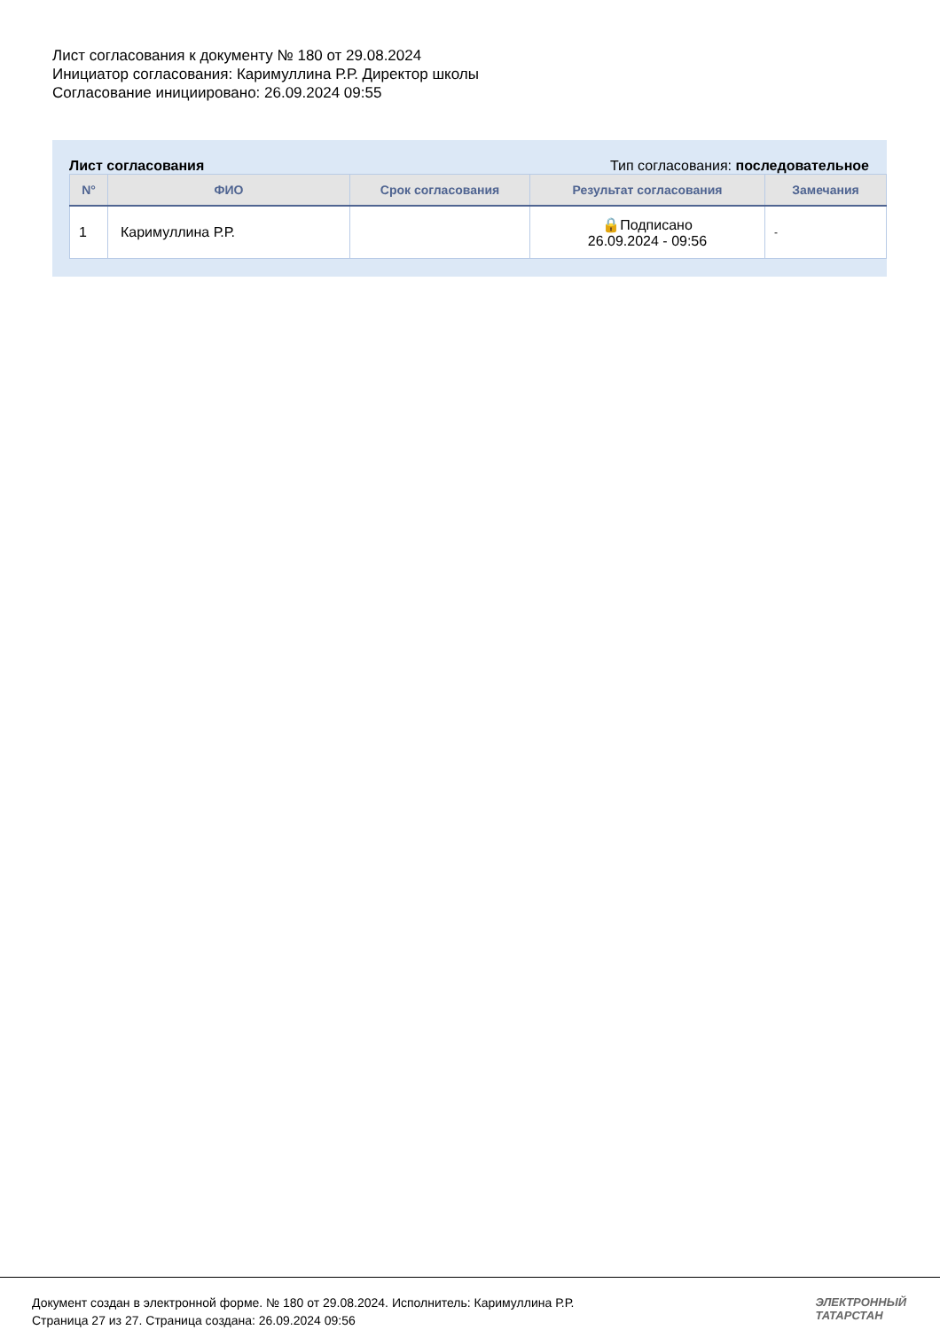Лист согласования к документу № 180 от 29.08.2024
Инициатор согласования: Каримуллина Р.Р. Директор школы
Согласование инициировано: 26.09.2024 09:55
Лист согласования Тип согласования: последовательное
| N° | ФИО | Срок согласования | Результат согласования | Замечания |
| --- | --- | --- | --- | --- |
| 1 | Каримуллина Р.Р. | | 🔒Подписано 26.09.2024 - 09:56 | - |
Документ создан в электронной форме. № 180 от 29.08.2024. Исполнитель: Каримуллина Р.Р.
Страница 27 из 27. Страница создана: 26.09.2024 09:56
ЭЛЕКТРОННЫЙ
ТАТАРСТАН